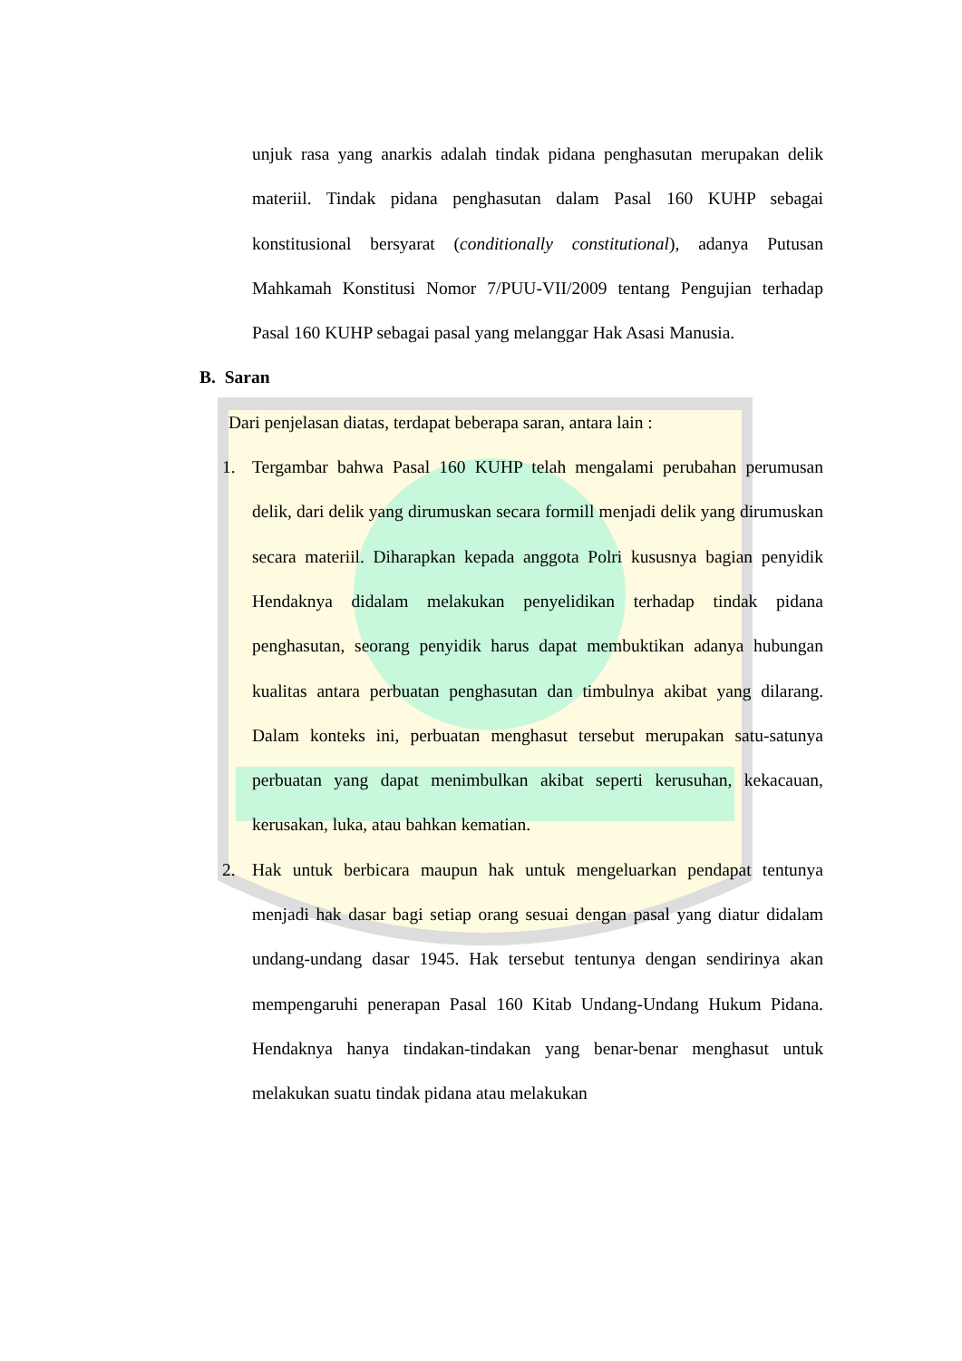unjuk rasa yang anarkis adalah tindak pidana penghasutan merupakan delik materiil. Tindak pidana penghasutan dalam Pasal 160 KUHP sebagai konstitusional bersyarat (conditionally constitutional), adanya Putusan Mahkamah Konstitusi Nomor 7/PUU-VII/2009 tentang Pengujian terhadap Pasal 160 KUHP sebagai pasal yang melanggar Hak Asasi Manusia.
B. Saran
Dari penjelasan diatas, terdapat beberapa saran, antara lain :
1. Tergambar bahwa Pasal 160 KUHP telah mengalami perubahan perumusan delik, dari delik yang dirumuskan secara formill menjadi delik yang dirumuskan secara materiil. Diharapkan kepada anggota Polri kususnya bagian penyidik Hendaknya didalam melakukan penyelidikan terhadap tindak pidana penghasutan, seorang penyidik harus dapat membuktikan adanya hubungan kualitas antara perbuatan penghasutan dan timbulnya akibat yang dilarang. Dalam konteks ini, perbuatan menghasut tersebut merupakan satu-satunya perbuatan yang dapat menimbulkan akibat seperti kerusuhan, kekacauan, kerusakan, luka, atau bahkan kematian.
2. Hak untuk berbicara maupun hak untuk mengeluarkan pendapat tentunya menjadi hak dasar bagi setiap orang sesuai dengan pasal yang diatur didalam undang-undang dasar 1945. Hak tersebut tentunya dengan sendirinya akan mempengaruhi penerapan Pasal 160 Kitab Undang-Undang Hukum Pidana. Hendaknya hanya tindakan-tindakan yang benar-benar menghasut untuk melakukan suatu tindak pidana atau melakukan